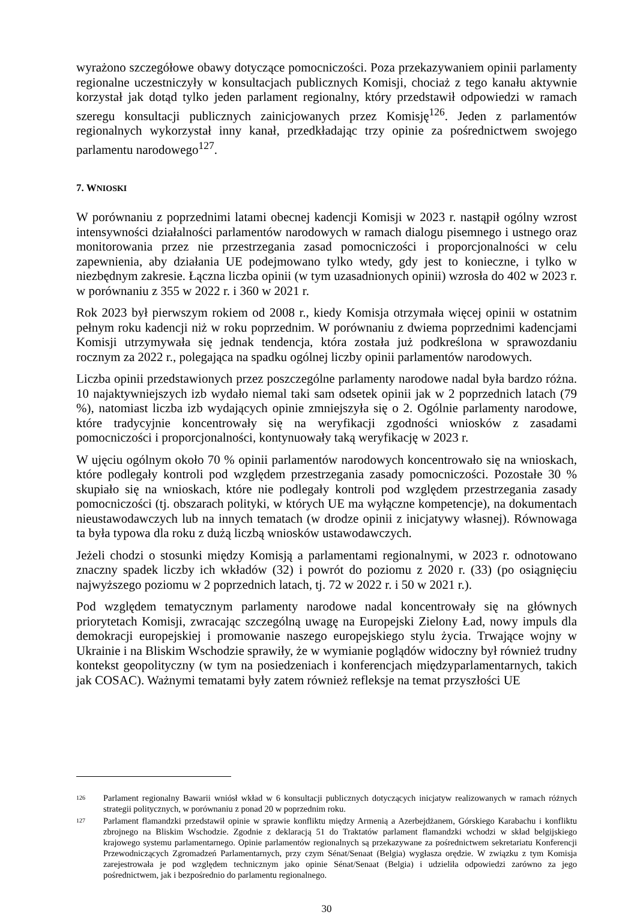wyrażono szczegółowe obawy dotyczące pomocniczości. Poza przekazywaniem opinii parlamenty regionalne uczestniczyły w konsultacjach publicznych Komisji, chociaż z tego kanału aktywnie korzystał jak dotąd tylko jeden parlament regionalny, który przedstawił odpowiedzi w ramach szeregu konsultacji publicznych zainicjowanych przez Komisję<sup>126</sup>. Jeden z parlamentów regionalnych wykorzystał inny kanał, przedkładając trzy opinie za pośrednictwem swojego parlamentu narodowego<sup>127</sup>.
7. WNIOSKI
W porównaniu z poprzednimi latami obecnej kadencji Komisji w 2023 r. nastąpił ogólny wzrost intensywności działalności parlamentów narodowych w ramach dialogu pisemnego i ustnego oraz monitorowania przez nie przestrzegania zasad pomocniczości i proporcjonalności w celu zapewnienia, aby działania UE podejmowano tylko wtedy, gdy jest to konieczne, i tylko w niezbędnym zakresie. Łączna liczba opinii (w tym uzasadnionych opinii) wzrosła do 402 w 2023 r. w porównaniu z 355 w 2022 r. i 360 w 2021 r.
Rok 2023 był pierwszym rokiem od 2008 r., kiedy Komisja otrzymała więcej opinii w ostatnim pełnym roku kadencji niż w roku poprzednim. W porównaniu z dwiema poprzednimi kadencjami Komisji utrzymywała się jednak tendencja, która została już podkreślona w sprawozdaniu rocznym za 2022 r., polegająca na spadku ogólnej liczby opinii parlamentów narodowych.
Liczba opinii przedstawionych przez poszczególne parlamenty narodowe nadal była bardzo różna. 10 najaktywniejszych izb wydało niemal taki sam odsetek opinii jak w 2 poprzednich latach (79 %), natomiast liczba izb wydających opinie zmniejszyła się o 2. Ogólnie parlamenty narodowe, które tradycyjnie koncentrowały się na weryfikacji zgodności wniosków z zasadami pomocniczości i proporcjonalności, kontynuowały taką weryfikację w 2023 r.
W ujęciu ogólnym około 70 % opinii parlamentów narodowych koncentrowało się na wnioskach, które podlegały kontroli pod względem przestrzegania zasady pomocniczości. Pozostałe 30 % skupiało się na wnioskach, które nie podlegały kontroli pod względem przestrzegania zasady pomocniczości (tj. obszarach polityki, w których UE ma wyłączne kompetencje), na dokumentach nieustawodawczych lub na innych tematach (w drodze opinii z inicjatywy własnej). Równowaga ta była typowa dla roku z dużą liczbą wniosków ustawodawczych.
Jeżeli chodzi o stosunki między Komisją a parlamentami regionalnymi, w 2023 r. odnotowano znaczny spadek liczby ich wkładów (32) i powrót do poziomu z 2020 r. (33) (po osiągnięciu najwyższego poziomu w 2 poprzednich latach, tj. 72 w 2022 r. i 50 w 2021 r.).
Pod względem tematycznym parlamenty narodowe nadal koncentrowały się na głównych priorytetach Komisji, zwracając szczególną uwagę na Europejski Zielony Ład, nowy impuls dla demokracji europejskiej i promowanie naszego europejskiego stylu życia. Trwające wojny w Ukrainie i na Bliskim Wschodzie sprawiły, że w wymianie poglądów widoczny był również trudny kontekst geopolityczny (w tym na posiedzeniach i konferencjach międzyparlamentarnych, takich jak COSAC). Ważnymi tematami były zatem również refleksje na temat przyszłości UE
126 Parlament regionalny Bawarii wniósł wkład w 6 konsultacji publicznych dotyczących inicjatyw realizowanych w ramach różnych strategii politycznych, w porównaniu z ponad 20 w poprzednim roku.
127 Parlament flamandzki przedstawił opinie w sprawie konfliktu między Armenią a Azerbejdżanem, Górskiego Karabachu i konfliktu zbrojnego na Bliskim Wschodzie. Zgodnie z deklaracją 51 do Traktatów parlament flamandzki wchodzi w skład belgijskiego krajowego systemu parlamentarnego. Opinie parlamentów regionalnych są przekazywane za pośrednictwem sekretariatu Konferencji Przewodniczących Zgromadzeń Parlamentarnych, przy czym Sénat/Senaat (Belgia) wygłasza orędzie. W związku z tym Komisja zarejestrowała je pod względem technicznym jako opinie Sénat/Senaat (Belgia) i udzieliła odpowiedzi zarówno za jego pośrednictwem, jak i bezpośrednio do parlamentu regionalnego.
30